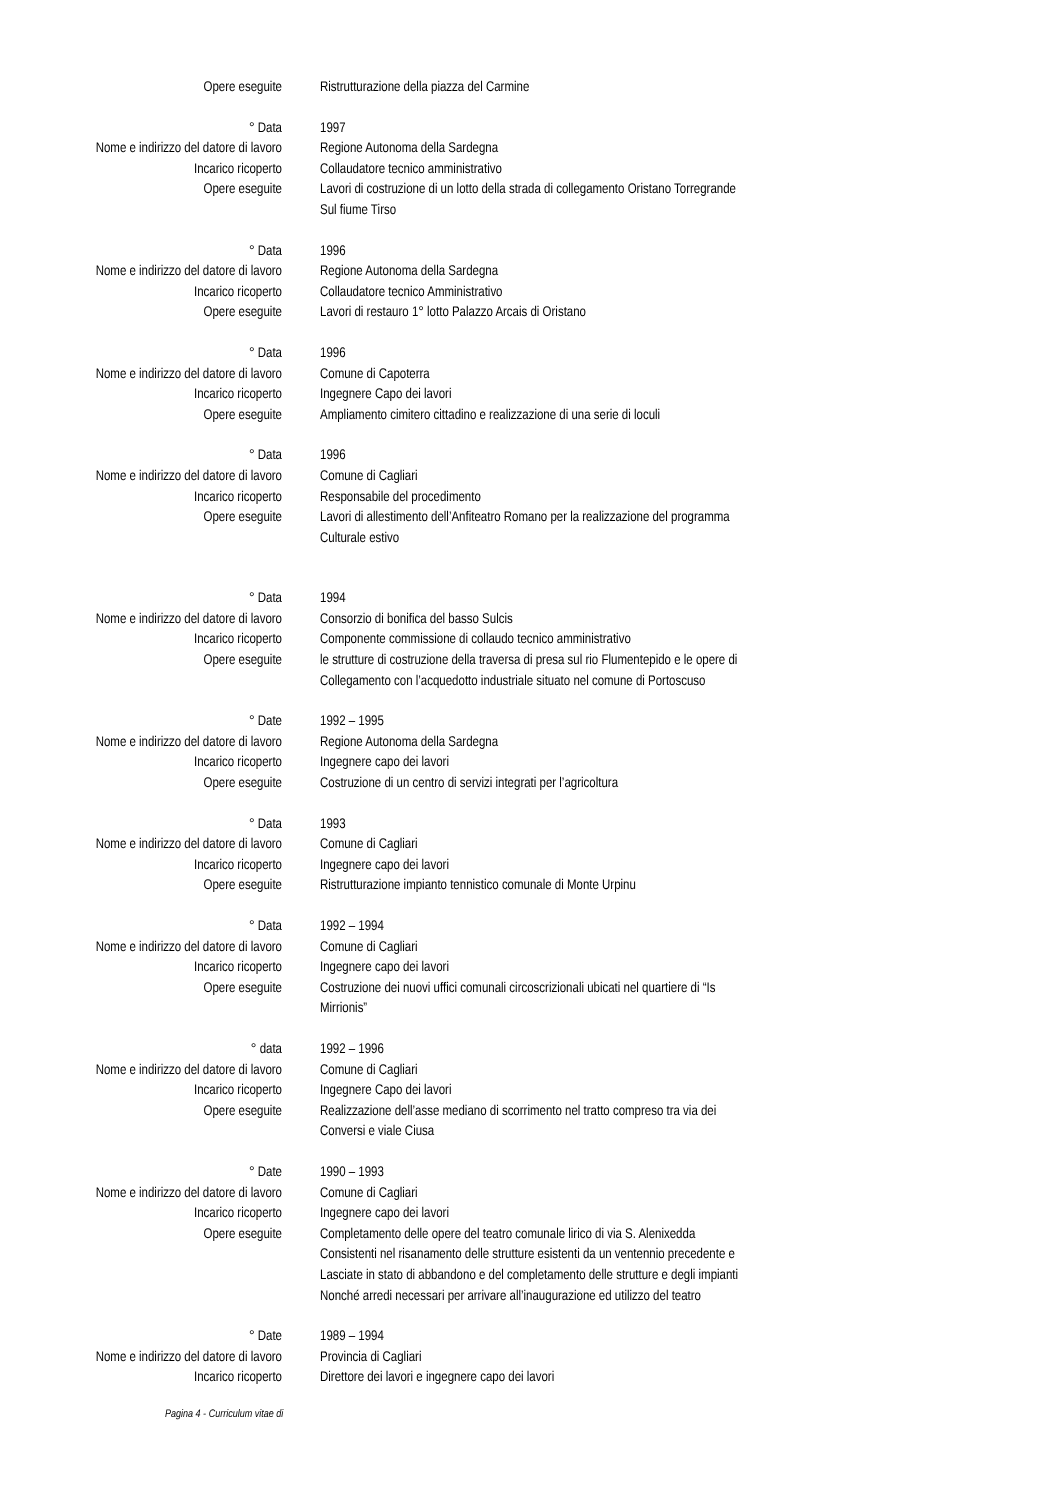Opere eseguite Ristrutturazione della piazza del Carmine
° Data 1997
Nome e indirizzo del datore di lavoro Regione Autonoma della Sardegna
Incarico ricoperto Collaudatore tecnico amministrativo
Opere eseguite Lavori di costruzione di un lotto della strada di collegamento Oristano Torregrande
Sul fiume Tirso
° Data 1996
Nome e indirizzo del datore di lavoro Regione Autonoma della Sardegna
Incarico ricoperto Collaudatore tecnico Amministrativo
Opere eseguite Lavori di restauro 1° lotto Palazzo Arcais di Oristano
° Data 1996
Nome e indirizzo del datore di lavoro Comune di Capoterra
Incarico ricoperto Ingegnere Capo dei lavori
Opere eseguite Ampliamento cimitero cittadino e realizzazione di una serie di loculi
° Data 1996
Nome e indirizzo del datore di lavoro Comune di Cagliari
Incarico ricoperto Responsabile del procedimento
Opere eseguite Lavori di allestimento dell’Anfiteatro Romano per la realizzazione del programma
Culturale estivo
° Data 1994
Nome e indirizzo del datore di lavoro Consorzio di bonifica del basso Sulcis
Incarico ricoperto Componente commissione di collaudo tecnico amministrativo
Opere eseguite le strutture di costruzione della traversa di presa sul rio Flumentepido e le opere di
Collegamento con l’acquedotto industriale situato nel comune di Portoscuso
° Date 1992 – 1995
Nome e indirizzo del datore di lavoro Regione Autonoma della Sardegna
Incarico ricoperto Ingegnere capo dei lavori
Opere eseguite Costruzione di un centro di servizi integrati per l’agricoltura
° Data 1993
Nome e indirizzo del datore di lavoro Comune di Cagliari
Incarico ricoperto Ingegnere capo dei lavori
Opere eseguite Ristrutturazione impianto tennistico comunale di Monte Urpinu
° Data 1992 – 1994
Nome e indirizzo del datore di lavoro Comune di Cagliari
Incarico ricoperto Ingegnere capo dei lavori
Opere eseguite Costruzione dei nuovi uffici comunali circoscrizionali ubicati nel quartiere di “Is
Mirrionis”
° data 1992 – 1996
Nome e indirizzo del datore di lavoro Comune di Cagliari
Incarico ricoperto Ingegnere Capo dei lavori
Opere eseguite Realizzazione dell’asse mediano di scorrimento nel tratto compreso tra via dei
Conversi e viale Ciusa
° Date 1990 – 1993
Nome e indirizzo del datore di lavoro Comune di Cagliari
Incarico ricoperto Ingegnere capo dei lavori
Opere eseguite Completamento delle opere del teatro comunale lirico di via S. Alenixedda
Consistenti nel risanamento delle strutture esistenti da un ventennio precedente e
Lasciate in stato di abbandono e del completamento delle strutture e degli impianti
Nonché arredi necessari per arrivare all’inaugurazione ed utilizzo del teatro
° Date 1989 – 1994
Nome e indirizzo del datore di lavoro Provincia di Cagliari
Incarico ricoperto Direttore dei lavori e ingegnere capo dei lavori
Pagina 4 - Curriculum vitae di